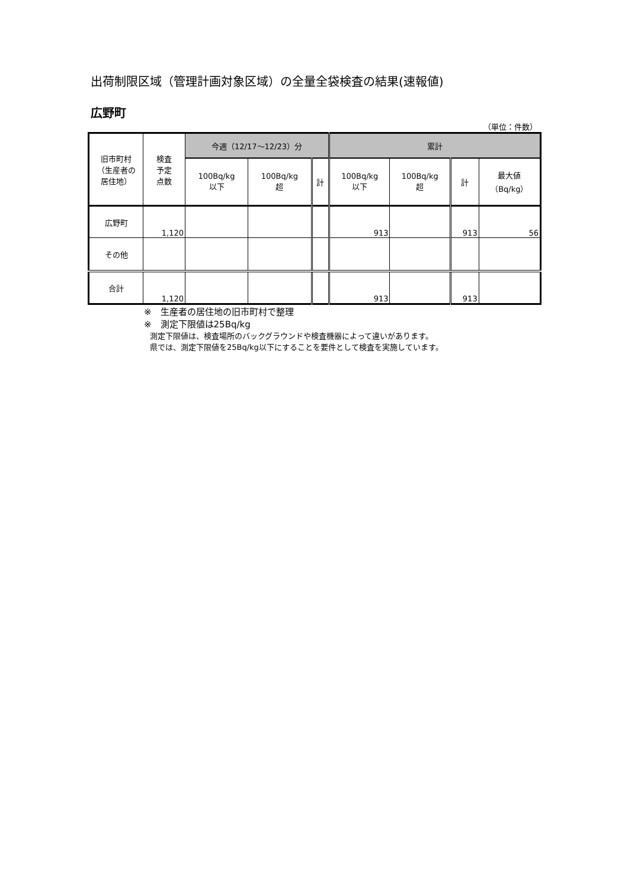出荷制限区域（管理計画対象区域）の全量全袋検査の結果(速報値)
広野町
（単位：件数）
| 旧市町村 （生産者の 居住地） | 検査 予定 点数 | 今週（12/17～12/23）分 | | | 累計 | | | |
| --- | --- | --- | --- | --- | --- | --- | --- | --- |
| | | 100Bq/kg 以下 | 100Bq/kg 超 | 計 | 100Bq/kg 以下 | 100Bq/kg 超 | 計 | 最大値 （Bq/kg） |
| 広野町 | 1,120 | | | | 913 | | 913 | 56 |
| その他 | | | | | | | | |
| 合計 | 1,120 | | | | 913 | | 913 | |
※　生産者の居住地の旧市町村で整理
※　測定下限値は25Bq/kg
測定下限値は、検査場所のバックグラウンドや検査機器によって違いがあります。
県では、測定下限値を25Bq/kg以下にすることを要件として検査を実施しています。